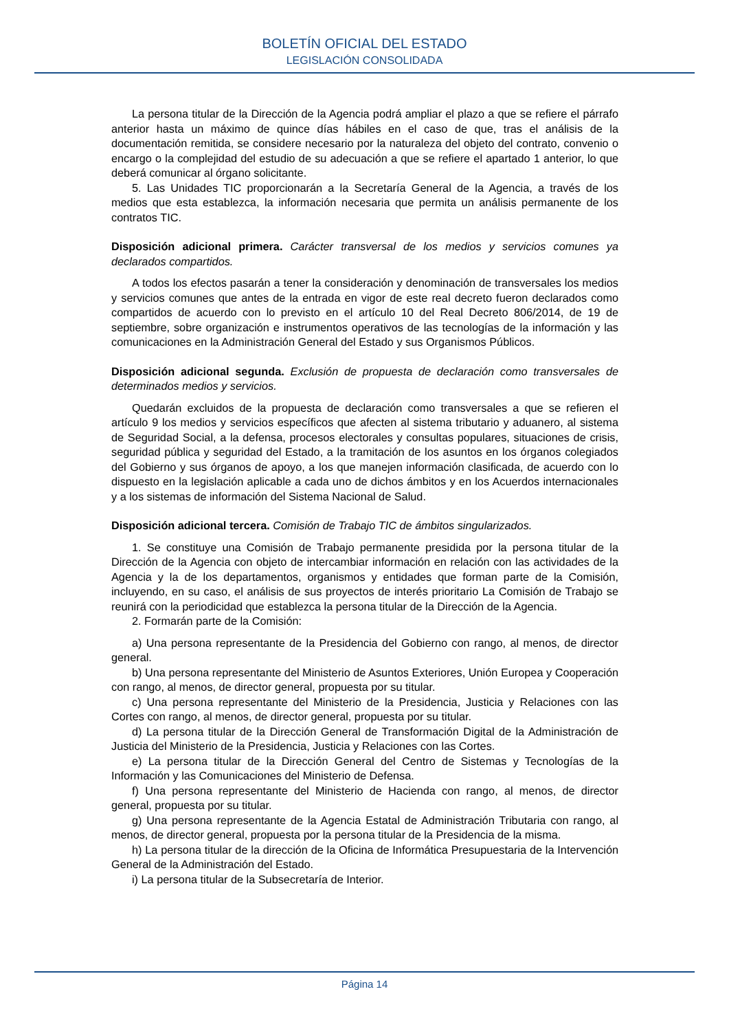BOLETÍN OFICIAL DEL ESTADO
LEGISLACIÓN CONSOLIDADA
La persona titular de la Dirección de la Agencia podrá ampliar el plazo a que se refiere el párrafo anterior hasta un máximo de quince días hábiles en el caso de que, tras el análisis de la documentación remitida, se considere necesario por la naturaleza del objeto del contrato, convenio o encargo o la complejidad del estudio de su adecuación a que se refiere el apartado 1 anterior, lo que deberá comunicar al órgano solicitante.
5. Las Unidades TIC proporcionarán a la Secretaría General de la Agencia, a través de los medios que esta establezca, la información necesaria que permita un análisis permanente de los contratos TIC.
Disposición adicional primera. Carácter transversal de los medios y servicios comunes ya declarados compartidos.
A todos los efectos pasarán a tener la consideración y denominación de transversales los medios y servicios comunes que antes de la entrada en vigor de este real decreto fueron declarados como compartidos de acuerdo con lo previsto en el artículo 10 del Real Decreto 806/2014, de 19 de septiembre, sobre organización e instrumentos operativos de las tecnologías de la información y las comunicaciones en la Administración General del Estado y sus Organismos Públicos.
Disposición adicional segunda. Exclusión de propuesta de declaración como transversales de determinados medios y servicios.
Quedarán excluidos de la propuesta de declaración como transversales a que se refieren el artículo 9 los medios y servicios específicos que afecten al sistema tributario y aduanero, al sistema de Seguridad Social, a la defensa, procesos electorales y consultas populares, situaciones de crisis, seguridad pública y seguridad del Estado, a la tramitación de los asuntos en los órganos colegiados del Gobierno y sus órganos de apoyo, a los que manejen información clasificada, de acuerdo con lo dispuesto en la legislación aplicable a cada uno de dichos ámbitos y en los Acuerdos internacionales y a los sistemas de información del Sistema Nacional de Salud.
Disposición adicional tercera. Comisión de Trabajo TIC de ámbitos singularizados.
1. Se constituye una Comisión de Trabajo permanente presidida por la persona titular de la Dirección de la Agencia con objeto de intercambiar información en relación con las actividades de la Agencia y la de los departamentos, organismos y entidades que forman parte de la Comisión, incluyendo, en su caso, el análisis de sus proyectos de interés prioritario La Comisión de Trabajo se reunirá con la periodicidad que establezca la persona titular de la Dirección de la Agencia.
2. Formarán parte de la Comisión:
a) Una persona representante de la Presidencia del Gobierno con rango, al menos, de director general.
b) Una persona representante del Ministerio de Asuntos Exteriores, Unión Europea y Cooperación con rango, al menos, de director general, propuesta por su titular.
c) Una persona representante del Ministerio de la Presidencia, Justicia y Relaciones con las Cortes con rango, al menos, de director general, propuesta por su titular.
d) La persona titular de la Dirección General de Transformación Digital de la Administración de Justicia del Ministerio de la Presidencia, Justicia y Relaciones con las Cortes.
e) La persona titular de la Dirección General del Centro de Sistemas y Tecnologías de la Información y las Comunicaciones del Ministerio de Defensa.
f) Una persona representante del Ministerio de Hacienda con rango, al menos, de director general, propuesta por su titular.
g) Una persona representante de la Agencia Estatal de Administración Tributaria con rango, al menos, de director general, propuesta por la persona titular de la Presidencia de la misma.
h) La persona titular de la dirección de la Oficina de Informática Presupuestaria de la Intervención General de la Administración del Estado.
i) La persona titular de la Subsecretaría de Interior.
Página 14